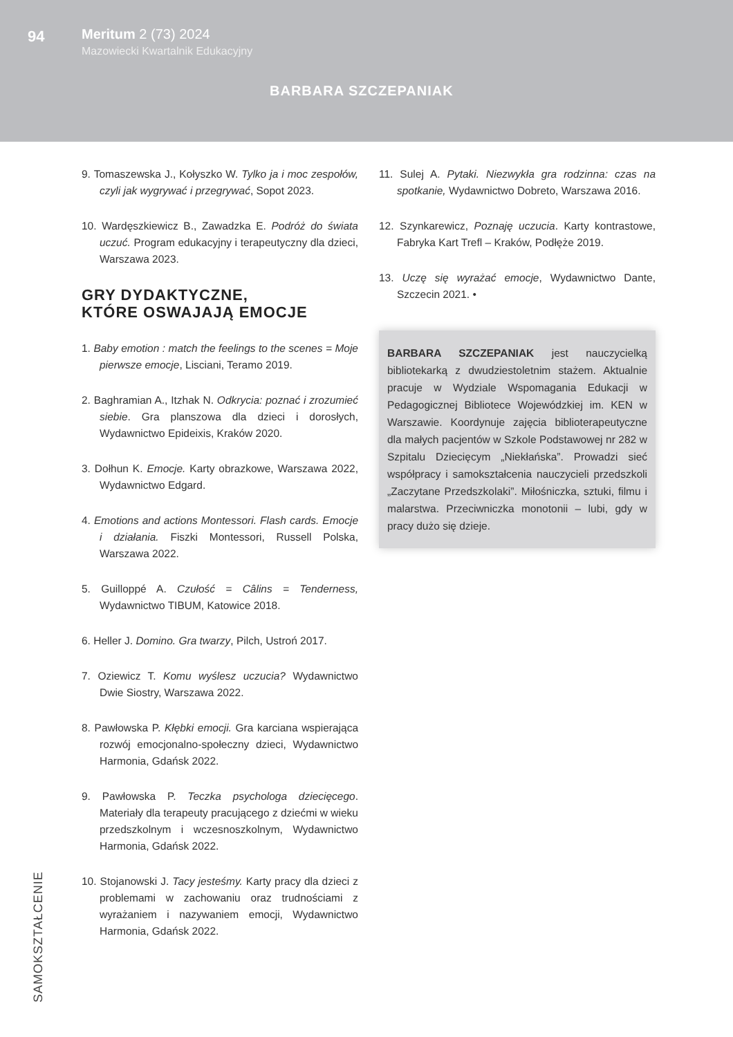94
Meritum 2 (73) 2024
Mazowiecki Kwartalnik Edukacyjny
BARBARA SZCZEPANIAK
9. Tomaszewska J., Kołyszko W. Tylko ja i moc zespołów, czyli jak wygrywać i przegrywać, Sopot 2023.
10. Wardęszkiewicz B., Zawadzka E. Podróż do świata uczuć. Program edukacyjny i terapeutyczny dla dzieci, Warszawa 2023.
GRY DYDAKTYCZNE,
KTÓRE OSWAJAJĄ EMOCJE
1. Baby emotion : match the feelings to the scenes = Moje pierwsze emocje, Lisciani, Teramo 2019.
2. Baghramian A., Itzhak N. Odkrycia: poznać i zrozumieć siebie. Gra planszowa dla dzieci i dorosłych, Wydawnictwo Epideixis, Kraków 2020.
3. Dołhun K. Emocje. Karty obrazkowe, Warszawa 2022, Wydawnictwo Edgard.
4. Emotions and actions Montessori. Flash cards. Emocje i działania. Fiszki Montessori, Russell Polska, Warszawa 2022.
5. Guilloppé A. Czułość = Câlins = Tenderness, Wydawnictwo TIBUM, Katowice 2018.
6. Heller J. Domino. Gra twarzy, Pilch, Ustroń 2017.
7. Oziewicz T. Komu wyślesz uczucia? Wydawnictwo Dwie Siostry, Warszawa 2022.
8. Pawłowska P. Kłębki emocji. Gra karciana wspierająca rozwój emocjonalno-społeczny dzieci, Wydawnictwo Harmonia, Gdańsk 2022.
9. Pawłowska P. Teczka psychologa dziecięcego. Materiały dla terapeuty pracującego z dziećmi w wieku przedszkolnym i wczesnoszkolnym, Wydawnictwo Harmonia, Gdańsk 2022.
10. Stojanowski J. Tacy jesteśmy. Karty pracy dla dzieci z problemami w zachowaniu oraz trudnościami z wyrażaniem i nazywaniem emocji, Wydawnictwo Harmonia, Gdańsk 2022.
11. Sulej A. Pytaki. Niezwykła gra rodzinna: czas na spotkanie, Wydawnictwo Dobreto, Warszawa 2016.
12. Szynkarewicz, Poznaję uczucia. Karty kontrastowe, Fabryka Kart Trefl – Kraków, Podłęże 2019.
13. Uczę się wyrażać emocje, Wydawnictwo Dante, Szczecin 2021. •
BARBARA SZCZEPANIAK jest nauczycielką bibliotekarką z dwudziestoletnim stażem. Aktualnie pracuje w Wydziale Wspomagania Edukacji w Pedagogicznej Bibliotece Wojewódzkiej im. KEN w Warszawie. Koordynuje zajęcia biblioterapeutyczne dla małych pacjentów w Szkole Podstawowej nr 282 w Szpitalu Dziecięcym „Niekłańska”. Prowadzi sieć współpracy i samokształcenia nauczycieli przedszkoli „Zaczytane Przedszkolaki”. Miłośniczka, sztuki, filmu i malarstwa. Przeciwniczka monotonii – lubi, gdy w pracy dużo się dzieje.
SAMOKSZTAŁCENIE